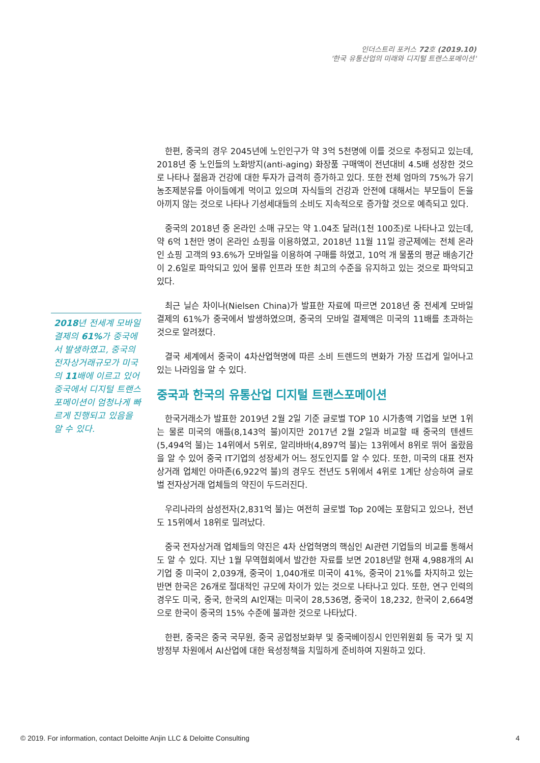인더스트리 포커스 72호 (2019.10)
'한국 유통산업의 미래와 디지털 트랜스포메이션'
2018년 전세계 모바일 결제의 61% 가 중국에서 발생하였고, 중국의 전자상거래규모가 미국의 11배에 이르고 있어 중국에서 디지털 트랜스포메이션이 엄청나게 빠르게 진행되고 있음을 알 수 있다.
한편, 중국의 경우 2045년에 노인인구가 약 3억 5천명에 이를 것으로 추정되고 있는데, 2018년 중 노인들의 노화방지(anti-aging) 화장품 구매액이 전년대비 4.5배 성장한 것으로 나타나 젊음과 건강에 대한 투자가 급격히 증가하고 있다. 또한 전체 엄마의 75%가 유기농조제분유를 아이들에게 먹이고 있으며 자식들의 건강과 안전에 대해서는 부모들이 돈을 아끼지 않는 것으로 나타나 기성세대들의 소비도 지속적으로 증가할 것으로 예측되고 있다.
중국의 2018년 중 온라인 소매 규모는 약 1.04조 달러(1천 100조)로 나타나고 있는데, 약 6억 1천만 명이 온라인 쇼핑을 이용하였고, 2018년 11월 11일 광군제에는 전체 온라인 쇼핑 고객의 93.6%가 모바일을 이용하여 구매를 하였고, 10억 개 물품의 평균 배송기간이 2.6일로 파악되고 있어 물류 인프라 또한 최고의 수준을 유지하고 있는 것으로 파악되고 있다.
최근 닐슨 차이나(Nielsen China)가 발표한 자료에 따르면 2018년 중 전세계 모바일 결제의 61%가 중국에서 발생하였으며, 중국의 모바일 결제액은 미국의 11배를 초과하는 것으로 알려졌다.
결국 세계에서 중국이 4차산업혁명에 따른 소비 트렌드의 변화가 가장 뜨겁게 일어나고 있는 나라임을 알 수 있다.
중국과 한국의 유통산업 디지털 트랜스포메이션
한국거래소가 발표한 2019년 2월 2일 기준 글로벌 TOP 10 시가총액 기업을 보면 1위는 물론 미국의 애플(8,143억 불)이지만 2017년 2월 2일과 비교할 때 중국의 텐센트(5,494억 불)는 14위에서 5위로, 알리바바(4,897억 불)는 13위에서 8위로 뛰어 올랐음을 알 수 있어 중국 IT기업의 성장세가 어느 정도인지를 알 수 있다. 또한, 미국의 대표 전자상거래 업체인 아마존(6,922억 불)의 경우도 전년도 5위에서 4위로 1계단 상승하여 글로벌 전자상거래 업체들의 약진이 두드러진다.
우리나라의 삼성전자(2,831억 불)는 여전히 글로벌 Top 20에는 포함되고 있으나, 전년도 15위에서 18위로 밀려났다.
중국 전자상거래 업체들의 약진은 4차 산업혁명의 핵심인 AI관련 기업들의 비교를 통해서도 알 수 있다. 지난 1월 무역협회에서 발간한 자료를 보면 2018년말 현재 4,988개의 AI 기업 중 미국이 2,039개, 중국이 1,040개로 미국이 41%, 중국이 21%를 차지하고 있는 반면 한국은 26개로 절대적인 규모에 차이가 있는 것으로 나타나고 있다. 또한, 연구 인력의 경우도 미국, 중국, 한국의 AI인재는 미국이 28,536명, 중국이 18,232, 한국이 2,664명으로 한국이 중국의 15% 수준에 불과한 것으로 나타났다.
한편, 중국은 중국 국무원, 중국 공업정보화부 및 중국베이징시 인민위원회 등 국가 및 지방정부 차원에서 AI산업에 대한 육성정책을 치밀하게 준비하여 지원하고 있다.
© 2019. For information, contact Deloitte Anjin LLC & Deloitte Consulting 4